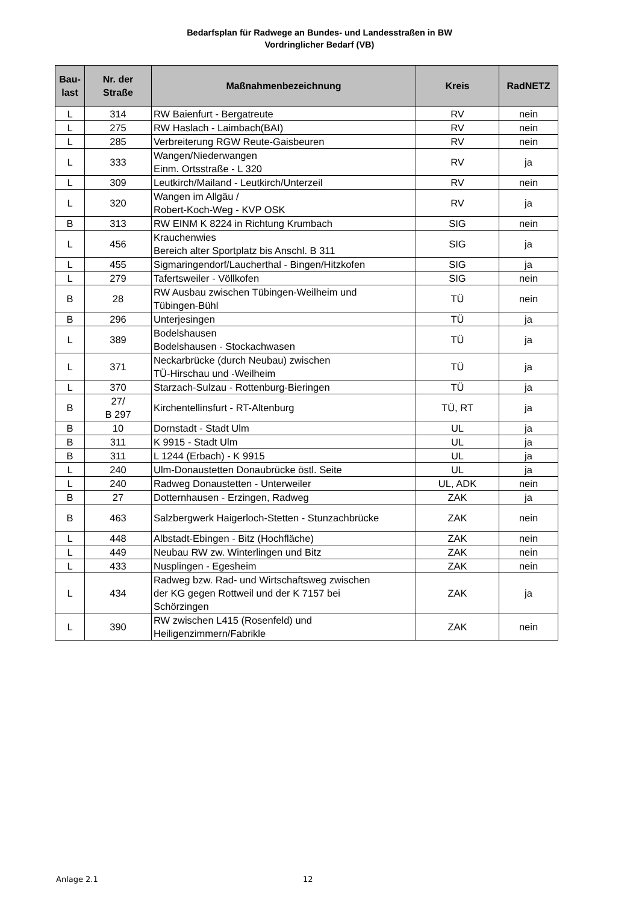Bedarfsplan für Radwege an Bundes- und Landesstraßen in BW
Vordringlicher Bedarf (VB)
| Bau- last | Nr. der Straße | Maßnahmenbezeichnung | Kreis | RadNETZ |
| --- | --- | --- | --- | --- |
| L | 314 | RW Baienfurt - Bergatreute | RV | nein |
| L | 275 | RW Haslach - Laimbach(BAI) | RV | nein |
| L | 285 | Verbreiterung RGW Reute-Gaisbeuren | RV | nein |
| L | 333 | Wangen/Niederwangen Einm. Ortsstraße - L 320 | RV | ja |
| L | 309 | Leutkirch/Mailand - Leutkirch/Unterzeil | RV | nein |
| L | 320 | Wangen im Allgäu / Robert-Koch-Weg - KVP OSK | RV | ja |
| B | 313 | RW EINM K 8224 in Richtung Krumbach | SIG | nein |
| L | 456 | Krauchenwies Bereich alter Sportplatz bis Anschl. B 311 | SIG | ja |
| L | 455 | Sigmaringendorf/Laucherthal - Bingen/Hitzkofen | SIG | ja |
| L | 279 | Tafertsweiler - Völlkofen | SIG | nein |
| B | 28 | RW Ausbau zwischen Tübingen-Weilheim und Tübingen-Bühl | TÜ | nein |
| B | 296 | Unterjesingen | TÜ | ja |
| L | 389 | Bodelshausen Bodelshausen - Stockachwasen | TÜ | ja |
| L | 371 | Neckarbrücke (durch Neubau) zwischen TÜ-Hirschau und -Weilheim | TÜ | ja |
| L | 370 | Starzach-Sulzau - Rottenburg-Bieringen | TÜ | ja |
| B | 27/ B 297 | Kirchentellinsfurt - RT-Altenburg | TÜ, RT | ja |
| B | 10 | Dornstadt - Stadt Ulm | UL | ja |
| B | 311 | K 9915 - Stadt Ulm | UL | ja |
| B | 311 | L 1244 (Erbach) - K 9915 | UL | ja |
| L | 240 | Ulm-Donaustetten Donaubrücke östl. Seite | UL | ja |
| L | 240 | Radweg Donaustetten - Unterweiler | UL, ADK | nein |
| B | 27 | Dotternhausen - Erzingen, Radweg | ZAK | ja |
| B | 463 | Salzbergwerk Haigerloch-Stetten - Stunzachbrücke | ZAK | nein |
| L | 448 | Albstadt-Ebingen - Bitz (Hochfläche) | ZAK | nein |
| L | 449 | Neubau RW zw. Winterlingen und Bitz | ZAK | nein |
| L | 433 | Nusplingen - Egesheim | ZAK | nein |
| L | 434 | Radweg bzw. Rad- und Wirtschaftsweg zwischen der KG gegen Rottweil und der K 7157 bei Schörzingen | ZAK | ja |
| L | 390 | RW zwischen L415 (Rosenfeld) und Heiligenzimmern/Fabrikle | ZAK | nein |
Anlage 2.1 12